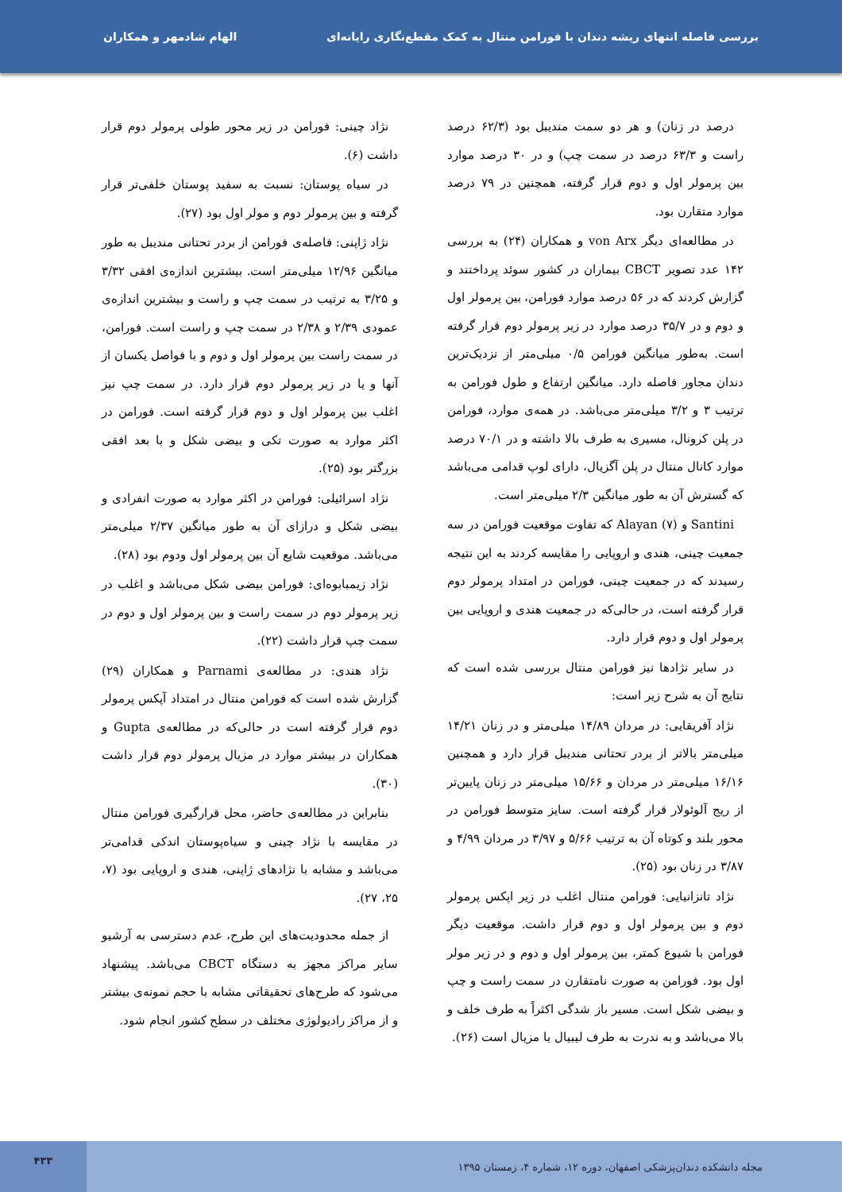بررسی فاصله انتهای ریشه دندان با فورامن منتال به کمک مقطع‌نگاری رایانه‌ای الهام شادمهر و همکاران
درصد در زنان) و هر دو سمت مندیبل بود (۶۲/۳ درصد راست و ۶۳/۳ درصد در سمت چپ) و در ۳۰ درصد موارد بین پرمولر اول و دوم قرار گرفته، همچنین در ۷۹ درصد موارد متقارن بود.
در مطالعه‌ای دیگر von Arx و همکاران (۲۴) به بررسی ۱۴۲ عدد تصویر CBCT بیماران در کشور سوئد پرداختند و گزارش کردند که در ۵۶ درصد موارد فورامن، بین پرمولر اول و دوم و در ۳۵/۷ درصد موارد در زیر پرمولر دوم قرار گرفته است. به‌طور میانگین فورامن ۰/۵ میلی‌متر از نزدیک‌ترین دندان مجاور فاصله دارد. میانگین ارتفاع و طول فورامن به ترتیب ۳ و ۳/۲ میلی‌متر می‌باشد. در همه‌ی موارد، فورامن در پلن کرونال، مسیری به طرف بالا داشته و در ۷۰/۱ درصد موارد کانال منتال در پلن آگزیال، دارای لوپ قدامی می‌باشد که گسترش آن به طور میانگین ۲/۳ میلی‌متر است.
Santini و Alayan (۷) که تفاوت موقعیت فورامن در سه جمعیت چینی، هندی و اروپایی را مقایسه کردند به این نتیجه رسیدند که در جمعیت چینی، فورامن در امتداد پرمولر دوم قرار گرفته است، در حالی‌که در جمعیت هندی و اروپایی بین پرمولر اول و دوم قرار دارد.
در سایر نژادها نیز فورامن منتال بررسی شده است که نتایج آن به شرح زیر است:
نژاد آفریقایی: در مردان ۱۴/۸۹ میلی‌متر و در زنان ۱۴/۲۱ میلی‌متر بالاتر از بردر تحتانی مندیبل قرار دارد و همچنین ۱۶/۱۶ میلی‌متر در مردان و ۱۵/۶۶ میلی‌متر در زنان پایین‌تر از ریج آلوئولار قرار گرفته است. سایز متوسط فورامن در محور بلند و کوتاه آن به ترتیب ۵/۶۶ و ۳/۹۷ در مردان ۴/۹۹ و ۳/۸۷ در زنان بود (۲۵).
نژاد تانزانیایی: فورامن منتال اغلب در زیر اپکس پرمولر دوم و بین پرمولر اول و دوم قرار داشت. موقعیت دیگر فورامن با شیوع کمتر، بین پرمولر اول و دوم و در زیر مولر اول بود. فورامن به صورت نامتقارن در سمت راست و چپ و بیضی شکل است. مسیر باز شدگی اکثراً به طرف خلف و بالا می‌باشد و به ندرت به طرف لیبیال یا مزیال است (۲۶).
نژاد چینی: فورامن در زیر محور طولی پرمولر دوم قرار داشت (۶).
در سیاه پوستان: نسبت به سفید پوستان خلفی‌تر قرار گرفته و بین پرمولر دوم و مولر اول بود (۲۷).
نژاد ژاپنی: فاصله‌ی فورامن از بردر تحتانی مندیبل به طور میانگین ۱۲/۹۶ میلی‌متر است. بیشترین اندازه‌ی افقی ۳/۳۲ و ۳/۲۵ به ترتیب در سمت چپ و راست و بیشترین اندازه‌ی عمودی ۲/۳۹ و ۲/۳۸ در سمت چپ و راست است. فورامن، در سمت راست بین پرمولر اول و دوم و با فواصل یکسان از آنها و یا در زیر پرمولر دوم قرار دارد. در سمت چپ نیز اغلب بین پرمولر اول و دوم قرار گرفته است. فورامن در اکثر موارد به صورت تکی و بیضی شکل و با بعد افقی بزرگتر بود (۲۵).
نژاد اسرائیلی: فورامن در اکثر موارد به صورت انفرادی و بیضی شکل و درازای آن به طور میانگین ۲/۳۷ میلی‌متر می‌باشد. موقعیت شایع آن بین پرمولر اول ودوم بود (۲۸).
نژاد زیمبابوه‌ای: فورامن بیضی شکل می‌باشد و اغلب در زیر پرمولر دوم در سمت راست و بین پرمولر اول و دوم در سمت چپ قرار داشت (۲۲).
نژاد هندی: در مطالعه‌ی Parnami و همکاران (۲۹) گزارش شده است که فورامن منتال در امتداد آپکس پرمولر دوم قرار گرفته است در حالی‌که در مطالعه‌ی Gupta و همکاران در بیشتر موارد در مزیال پرمولر دوم قرار داشت (۳۰).
بنابراین در مطالعه‌ی حاضر، محل قرارگیری فورامن منتال در مقایسه با نژاد چینی و سیاه‌پوستان اندکی قدامی‌تر می‌باشد و مشابه با نژادهای ژاپنی، هندی و اروپایی بود (۷، ۲۵، ۲۷).
از جمله محدودیت‌های این طرح، عدم دسترسی به آرشیو سایر مراکز مجهز به دستگاه CBCT می‌باشد. پیشنهاد می‌شود که طرح‌های تحقیقاتی مشابه با حجم نمونه‌ی بیشتر و از مراکز رادیولوژی مختلف در سطح کشور انجام شود.
مجله دانشکده دندان‌پزشکی اصفهان، دوره ۱۲، شماره ۴، زمستان ۱۳۹۵ ۴۳۳